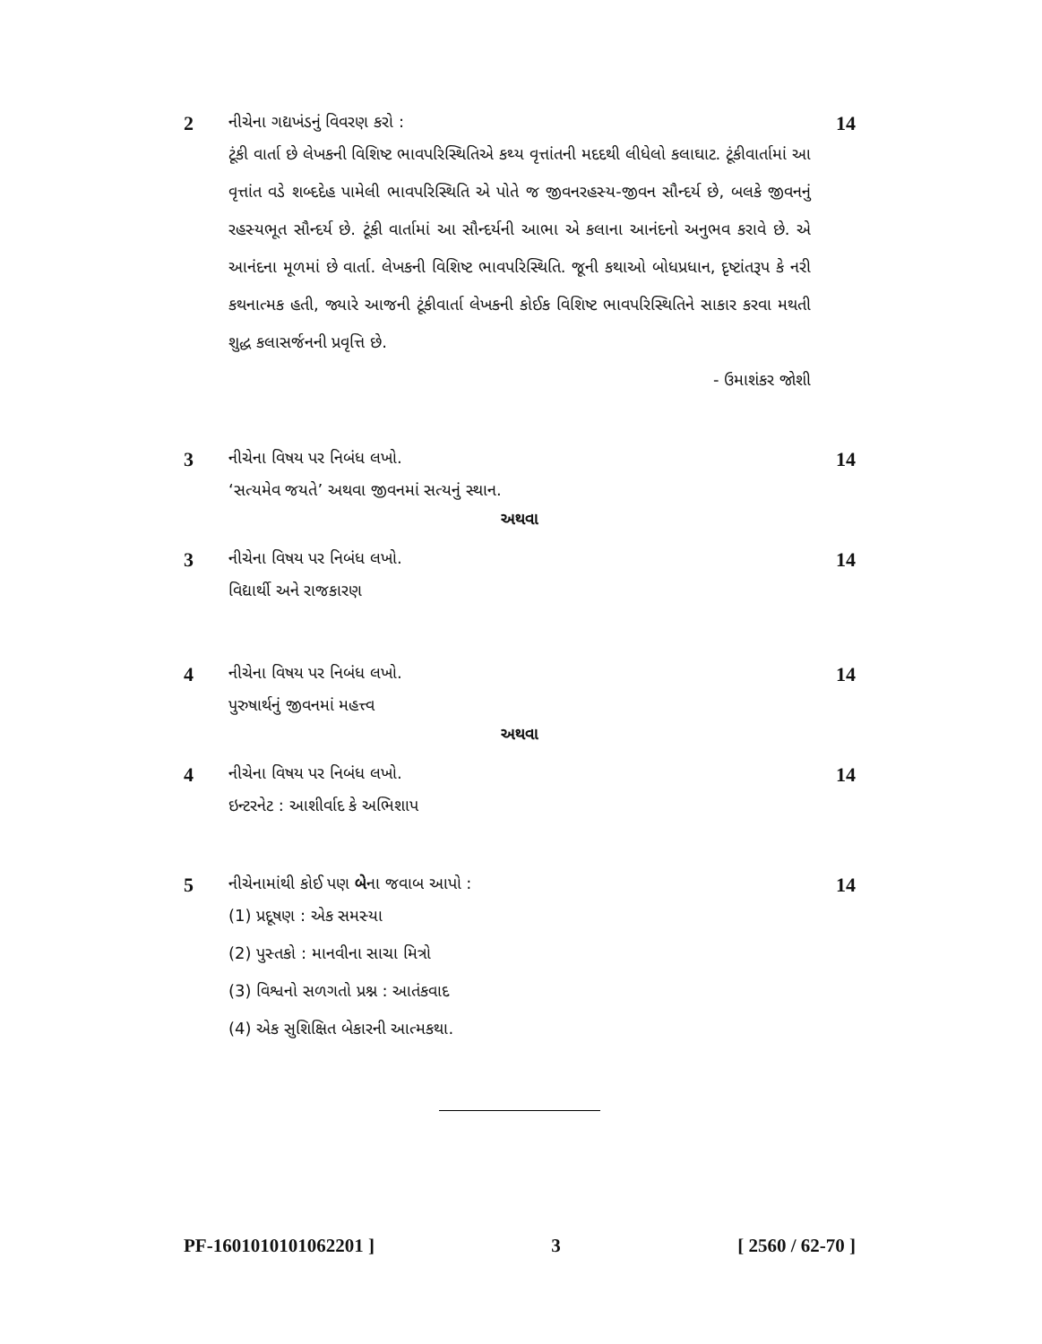2
નીચેના ગદ્યખંડનું વિવરણ કરો :
14
ટૂંકી વાર્તા છે લેખકની વિશિષ્ટ ભાવપરિસ્થિતિએ કથ્ય વૃત્તાંતની મદદથી લીધેલો કલાઘાટ. ટૂંકીવાર્તામાં આ વૃત્તાંત વડે શબ્દદેહ પામેલી ભાવપરિસ્થિતિ એ પોતે જ જીવનરહસ્ય-જીવન સૌન્દર્ય છે, બલકે જીવનનું રહસ્યભૂત સૌન્દર્ય છે. ટૂંકી વાર્તામાં આ સૌન્દર્યની આભા એ કલાના આનંદનો અનુભવ કરાવે છે. એ આનંદના મૂળમાં છે વાર્તા. લેખકની વિશિષ્ટ ભાવપરિસ્થિતિ. જૂની કથાઓ બોધપ્રધાન, દૃષ્ટાંતરૂપ કે નરી કથનાત્મક હતી, જ્યારે આજની ટૂંકીવાર્તા લેખકની કોઈક વિશિષ્ટ ભાવપરિસ્થિતિને સાકાર કરવા મથતી શુદ્ધ કલાસર્જનની પ્રવૃત્તિ છે.
- ઉમાશંકર જોશી
3
નીચેના વિષય પર નિબંધ લખો.
14
‘સત્યમેવ જયતે’ અથવા જીવનમાં સત્યનું સ્થાન.
અથવા
3
નીચેના વિષય પર નિબંધ લખો.
14
વિદ્યાર્થી અને રાજકારણ
4
નીચેના વિષય પર નિબંધ લખો.
14
પુરુષાર્થનું જીવનમાં મહત્ત્વ
અથવા
4
નીચેના વિષય પર નિબંધ લખો.
14
ઇન્ટરનેટ : આશીર્વાદ કે અભિશાપ
5
નીચેનામાંથી કોઈ પણ બેના જવાબ આપો :
14
(1) પ્રદૂષણ : એક સમસ્યા
(2) પુસ્તકો : માનવીના સાચા મિત્રો
(3) વિશ્વનો સળગતો પ્રશ્ન : આતંકવાદ
(4) એક સુશિક્ષિત બેકારની આત્મકથા.
PF-1601010101062201 ] 3 [ 2560 / 62-70 ]